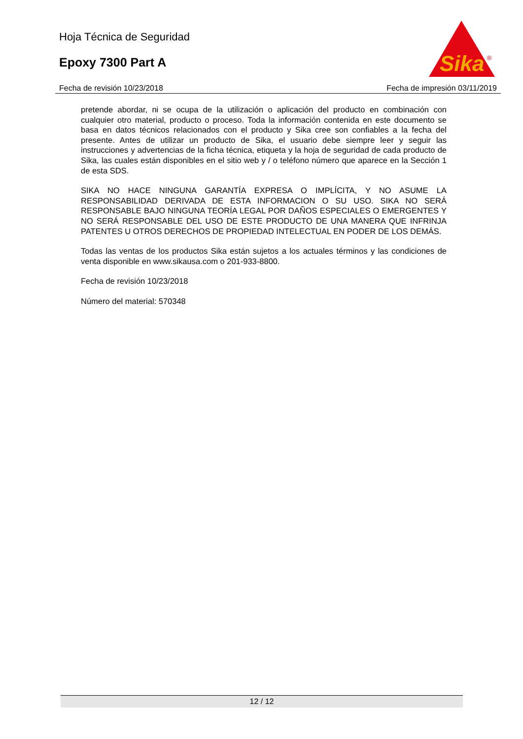Hoja Técnica de Seguridad
Epoxy 7300 Part A
Sika
®
Fecha de revisión 10/23/2018 Fecha de impresión 03/11/2019
pretende abordar, ni se ocupa de la utilización o aplicación del producto en combinación con cualquier otro material, producto o proceso. Toda la información contenida en este documento se basa en datos técnicos relacionados con el producto y Sika cree son confiables a la fecha del presente. Antes de utilizar un producto de Sika, el usuario debe siempre leer y seguir las instrucciones y advertencias de la ficha técnica, etiqueta y la hoja de seguridad de cada producto de Sika, las cuales están disponibles en el sitio web y / o teléfono número que aparece en la Sección 1 de esta SDS.
SIKA NO HACE NINGUNA GARANTÍA EXPRESA O IMPLÍCITA, Y NO ASUME LA RESPONSABILIDAD DERIVADA DE ESTA INFORMACION O SU USO. SIKA NO SERÁ RESPONSABLE BAJO NINGUNA TEORÍA LEGAL POR DAÑOS ESPECIALES O EMERGENTES Y NO SERÁ RESPONSABLE DEL USO DE ESTE PRODUCTO DE UNA MANERA QUE INFRINJA PATENTES U OTROS DERECHOS DE PROPIEDAD INTELECTUAL EN PODER DE LOS DEMÁS.
Todas las ventas de los productos Sika están sujetos a los actuales términos y las condiciones de venta disponible en www.sikausa.com o 201-933-8800.
Fecha de revisión 10/23/2018
Número del material: 570348
12 / 12